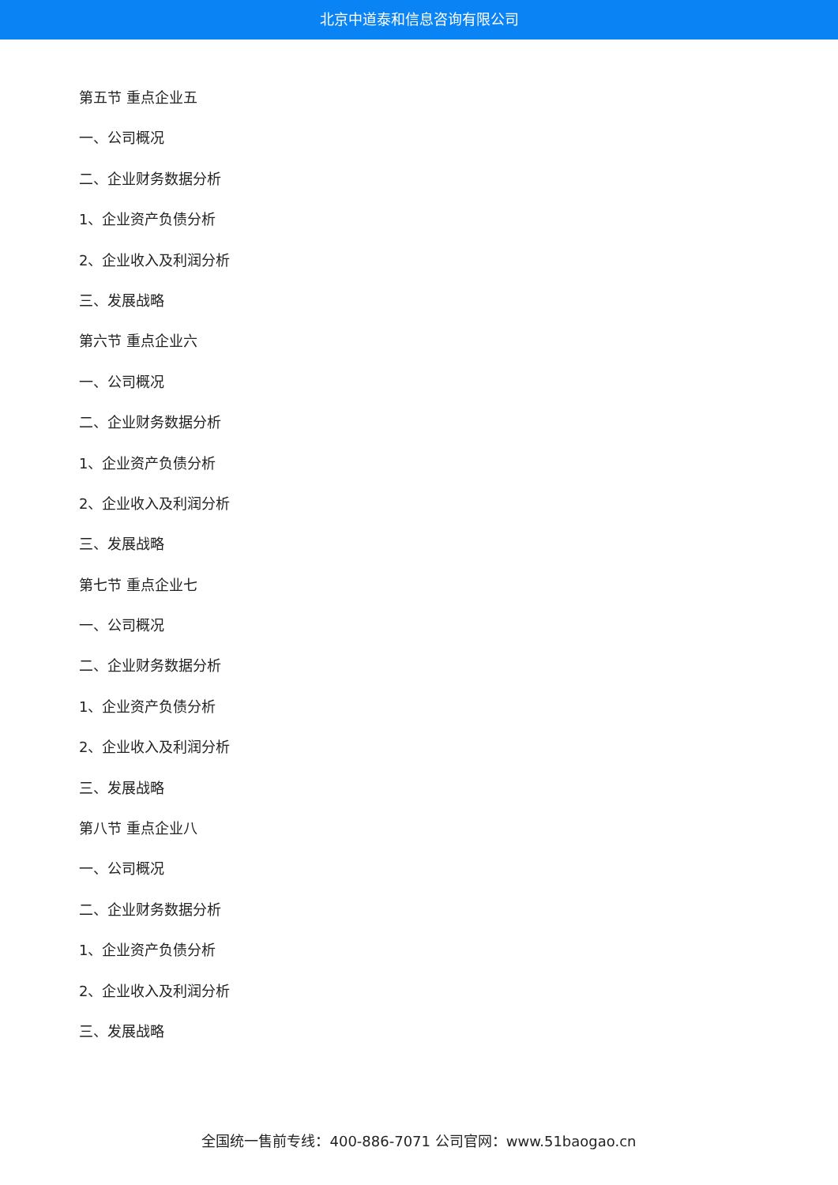北京中道泰和信息咨询有限公司
第五节 重点企业五
一、公司概况
二、企业财务数据分析
1、企业资产负债分析
2、企业收入及利润分析
三、发展战略
第六节 重点企业六
一、公司概况
二、企业财务数据分析
1、企业资产负债分析
2、企业收入及利润分析
三、发展战略
第七节 重点企业七
一、公司概况
二、企业财务数据分析
1、企业资产负债分析
2、企业收入及利润分析
三、发展战略
第八节 重点企业八
一、公司概况
二、企业财务数据分析
1、企业资产负债分析
2、企业收入及利润分析
三、发展战略
全国统一售前专线：400-886-7071 公司官网：www.51baogao.cn